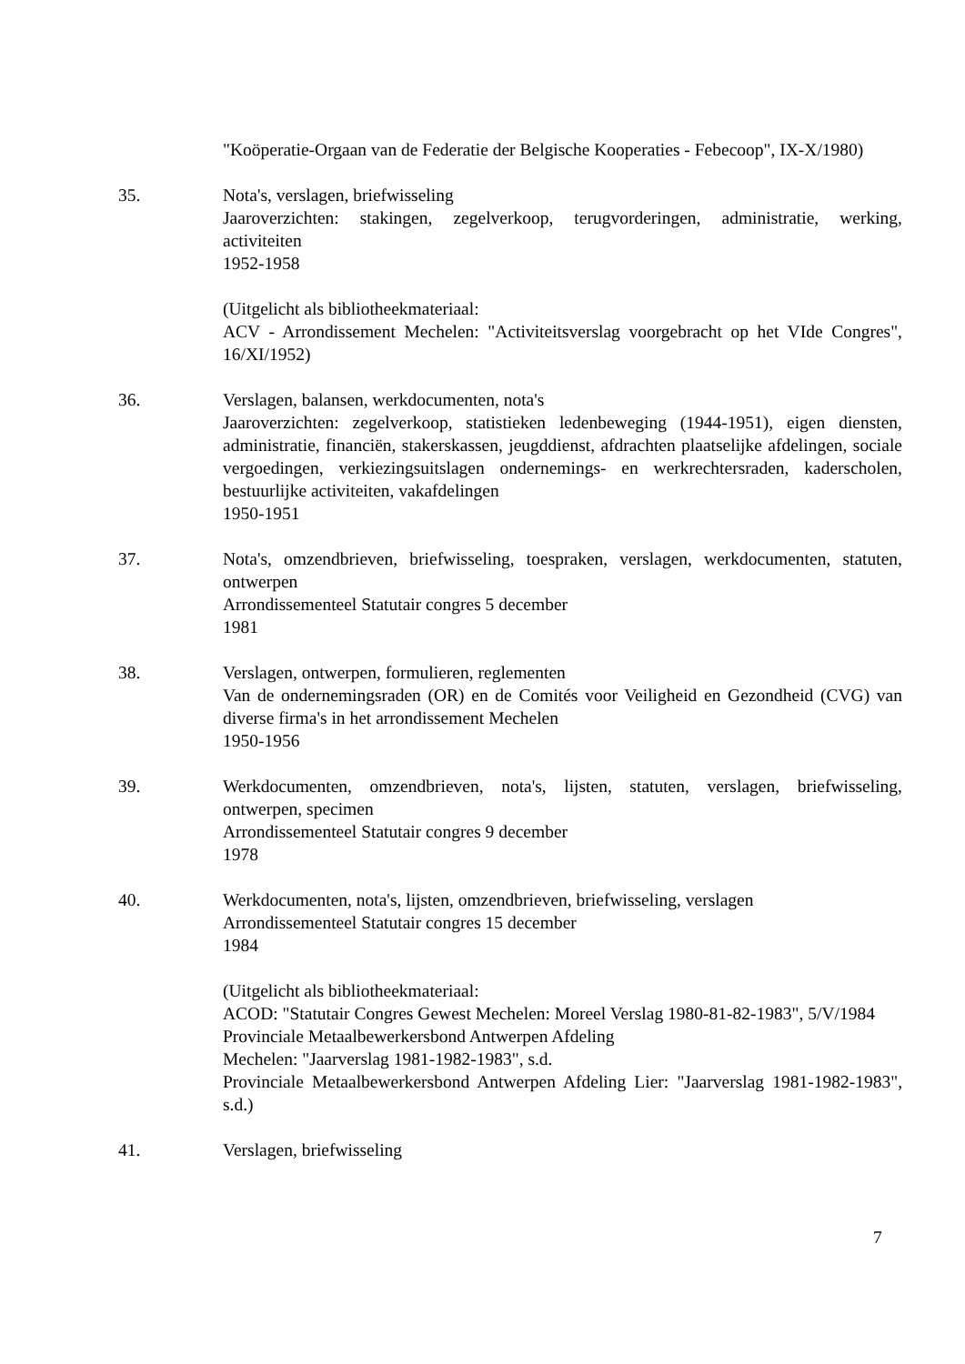"Koöperatie-Orgaan van de Federatie der Belgische Kooperaties - Febecoop", IX-X/1980)
35. Nota's, verslagen, briefwisseling
Jaaroverzichten: stakingen, zegelverkoop, terugvorderingen, administratie, werking, activiteiten
1952-1958
(Uitgelicht als bibliotheekmateriaal:
ACV - Arrondissement Mechelen: "Activiteitsverslag voorgebracht op het VIde Congres", 16/XI/1952)
36. Verslagen, balansen, werkdocumenten, nota's
Jaaroverzichten: zegelverkoop, statistieken ledenbeweging (1944-1951), eigen diensten, administratie, financiën, stakerskassen, jeugddienst, afdrachten plaatselijke afdelingen, sociale vergoedingen, verkiezingsuitslagen ondernemings- en werkrechtersraden, kaderscholen, bestuurlijke activiteiten, vakafdelingen
1950-1951
37. Nota's, omzendbrieven, briefwisseling, toespraken, verslagen, werkdocumenten, statuten, ontwerpen
Arrondissementeel Statutair congres 5 december
1981
38. Verslagen, ontwerpen, formulieren, reglementen
Van de ondernemingsraden (OR) en de Comités voor Veiligheid en Gezondheid (CVG) van diverse firma's in het arrondissement Mechelen
1950-1956
39. Werkdocumenten, omzendbrieven, nota's, lijsten, statuten, verslagen, briefwisseling, ontwerpen, specimen
Arrondissementeel Statutair congres 9 december
1978
40. Werkdocumenten, nota's, lijsten, omzendbrieven, briefwisseling, verslagen
Arrondissementeel Statutair congres 15 december
1984
(Uitgelicht als bibliotheekmateriaal:
ACOD: "Statutair Congres Gewest Mechelen: Moreel Verslag 1980-81-82-1983", 5/V/1984
Provinciale Metaalbewerkersbond Antwerpen Afdeling
Mechelen: "Jaarverslag 1981-1982-1983", s.d.
Provinciale Metaalbewerkersbond Antwerpen Afdeling Lier: "Jaarverslag 1981-1982-1983", s.d.)
41. Verslagen, briefwisseling
7